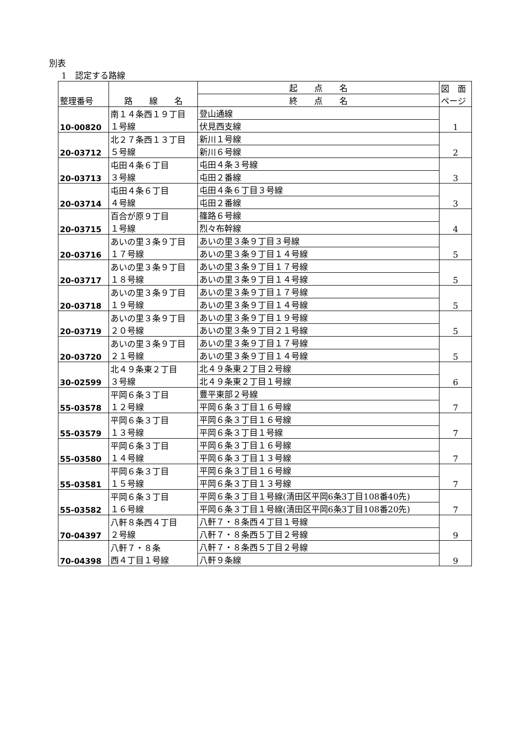別表
1　認定する路線
| 整理番号 | 路 線 名 | 起 点 名 | 図 面 ページ |
| --- | --- | --- | --- |
| | | 終 点 名 | |
| 10-00820 | 南１４条西１９丁目 １号線 | 登山通線 | 1 |
| | | 伏見西支線 | |
| 20-03712 | 北２７条西１３丁目 ５号線 | 新川１号線 | 2 |
| | | 新川６号線 | |
| 20-03713 | 屯田４条６丁目 ３号線 | 屯田４条３号線 | 3 |
| | | 屯田２番線 | |
| 20-03714 | 屯田４条６丁目 ４号線 | 屯田４条６丁目３号線 | 3 |
| | | 屯田２番線 | |
| 20-03715 | 百合が原９丁目 １号線 | 篠路６号線 | 4 |
| | | 烈々布幹線 | |
| 20-03716 | あいの里３条９丁目 １７号線 | あいの里３条９丁目３号線 | 5 |
| | | あいの里３条９丁目１４号線 | |
| 20-03717 | あいの里３条９丁目 １８号線 | あいの里３条９丁目１７号線 | 5 |
| | | あいの里３条９丁目１４号線 | |
| 20-03718 | あいの里３条９丁目 １９号線 | あいの里３条９丁目１７号線 | 5 |
| | | あいの里３条９丁目１４号線 | |
| 20-03719 | あいの里３条９丁目 ２０号線 | あいの里３条９丁目１９号線 | 5 |
| | | あいの里３条９丁目２１号線 | |
| 20-03720 | あいの里３条９丁目 ２１号線 | あいの里３条９丁目１７号線 | 5 |
| | | あいの里３条９丁目１４号線 | |
| 30-02599 | 北４９条東２丁目 ３号線 | 北４９条東２丁目２号線 | 6 |
| | | 北４９条東２丁目１号線 | |
| 55-03578 | 平岡６条３丁目 １２号線 | 豊平東部２号線 | 7 |
| | | 平岡６条３丁目１６号線 | |
| 55-03579 | 平岡６条３丁目 １３号線 | 平岡６条３丁目１６号線 | 7 |
| | | 平岡６条３丁目１号線 | |
| 55-03580 | 平岡６条３丁目 １４号線 | 平岡６条３丁目１６号線 | 7 |
| | | 平岡６条３丁目１３号線 | |
| 55-03581 | 平岡６条３丁目 １５号線 | 平岡６条３丁目１６号線 | 7 |
| | | 平岡６条３丁目１３号線 | |
| 55-03582 | 平岡６条３丁目 １６号線 | 平岡６条３丁目１号線(清田区平岡6条3丁目108番40先) | 7 |
| | | 平岡６条３丁目１号線(清田区平岡6条3丁目108番20先) | |
| 70-04397 | 八軒８条西４丁目 ２号線 | 八軒７・８条西４丁目１号線 | 9 |
| | | 八軒７・８条西５丁目２号線 | |
| 70-04398 | 八軒７・８条 西４丁目１号線 | 八軒７・８条西５丁目２号線 | 9 |
| | | 八軒９条線 | |